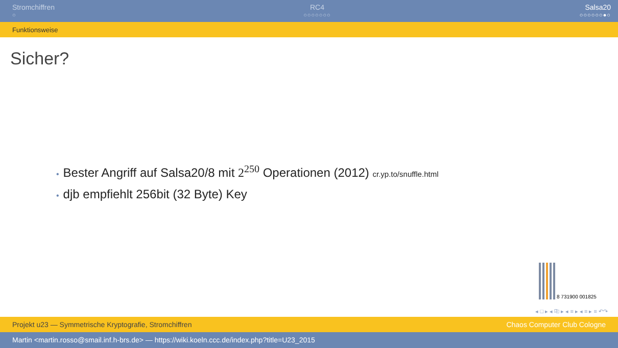Stromchiffren
○
RC4
○○○○○○○
Salsa20
○○○○○○●○
Funktionsweise
Sicher?
• Bester Angriff auf Salsa20/8 mit 2<sup>250</sup> Operationen (2012) cr.yp.to/snuffle.html
• djb empfiehlt 256bit (32 Byte) Key
8 731900 001825
◂ □ ▸ ◂ ⎘ ▸ ◂ ≡ ▸ ◂ ≡ ▸ ≡ ↶↷
Projekt u23 — Symmetrische Kryptografie, Stromchiffren Chaos Computer Club Cologne
Martin <martin.rosso@smail.inf.h-brs.de> — https://wiki.koeln.ccc.de/index.php?title=U23_2015